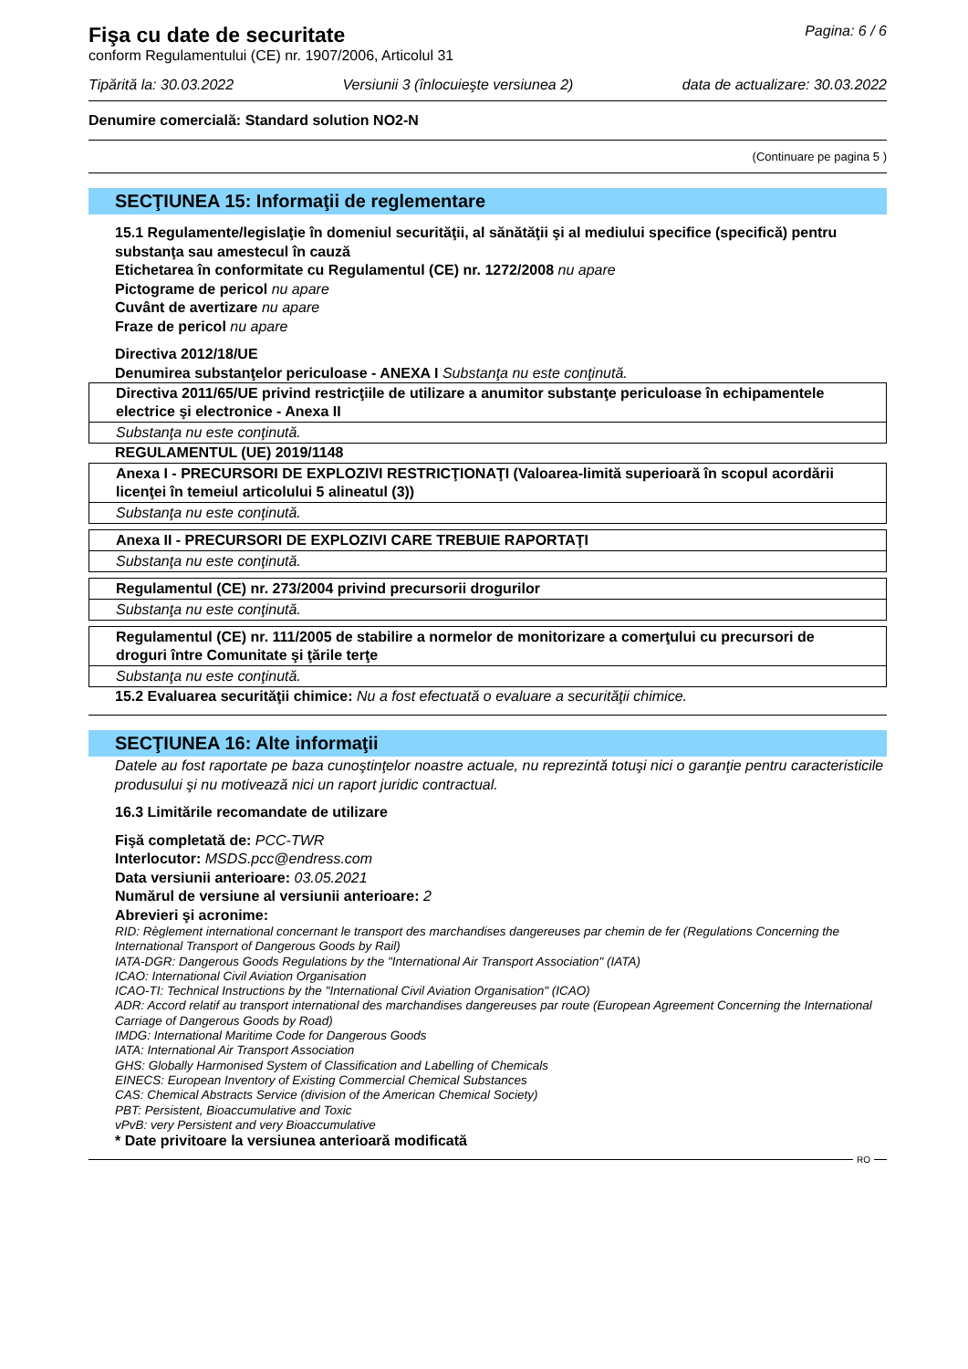Pagina: 6 / 6
Fişa cu date de securitate
conform Regulamentului (CE) nr. 1907/2006, Articolul 31
Tipărită la: 30.03.2022 Versiunii 3 (înlocuieşte versiunea 2) data de actualizare: 30.03.2022
Denumire comercială: Standard solution NO2-N
(Continuare pe pagina 5 )
SECŢIUNEA 15: Informaţii de reglementare
15.1 Regulamente/legislaţie în domeniul securităţii, al sănătăţii şi al mediului specifice (specifică) pentru substanţa sau amestecul în cauză
Etichetarea în conformitate cu Regulamentul (CE) nr. 1272/2008 nu apare
Pictograme de pericol nu apare
Cuvânt de avertizare nu apare
Fraze de pericol nu apare
Directiva 2012/18/UE
Denumirea substanţelor periculoase - ANEXA I Substanţa nu este conţinută.
| Directiva 2011/65/UE privind restricţiile de utilizare a anumitor substanţe periculoase în echipamentele electrice şi electronice - Anexa II |
| Substanţa nu este conţinută. |
REGULAMENTUL (UE) 2019/1148
| Anexa I - PRECURSORI DE EXPLOZIVI RESTRICŢIONAŢI (Valoarea-limită superioară în scopul acordării licenţei în temeiul articolului 5 alineatul (3)) |
| Substanţa nu este conţinută. |
| Anexa II - PRECURSORI DE EXPLOZIVI CARE TREBUIE RAPORTAŢI |
| Substanţa nu este conţinută. |
| Regulamentul (CE) nr. 273/2004 privind precursorii drogurilor |
| Substanţa nu este conţinută. |
| Regulamentul (CE) nr. 111/2005 de stabilire a normelor de monitorizare a comerţului cu precursori de droguri între Comunitate şi ţările terţe |
| Substanţa nu este conţinută. |
15.2 Evaluarea securităţii chimice: Nu a fost efectuată o evaluare a securităţii chimice.
SECŢIUNEA 16: Alte informaţii
Datele au fost raportate pe baza cunoştinţelor noastre actuale, nu reprezintă totuşi nici o garanţie pentru caracteristicile produsului şi nu motivează nici un raport juridic contractual.
16.3 Limitările recomandate de utilizare
Fişă completată de: PCC-TWR
Interlocutor: MSDS.pcc@endress.com
Data versiunii anterioare: 03.05.2021
Numărul de versiune al versiunii anterioare: 2
Abrevieri şi acronime:
RID: Règlement international concernant le transport des marchandises dangereuses par chemin de fer (Regulations Concerning the International Transport of Dangerous Goods by Rail)
IATA-DGR: Dangerous Goods Regulations by the "International Air Transport Association" (IATA)
ICAO: International Civil Aviation Organisation
ICAO-TI: Technical Instructions by the "International Civil Aviation Organisation" (ICAO)
ADR: Accord relatif au transport international des marchandises dangereuses par route (European Agreement Concerning the International Carriage of Dangerous Goods by Road)
IMDG: International Maritime Code for Dangerous Goods
IATA: International Air Transport Association
GHS: Globally Harmonised System of Classification and Labelling of Chemicals
EINECS: European Inventory of Existing Commercial Chemical Substances
CAS: Chemical Abstracts Service (division of the American Chemical Society)
PBT: Persistent, Bioaccumulative and Toxic
vPvB: very Persistent and very Bioaccumulative
* Date privitoare la versiunea anterioară modificată
RO